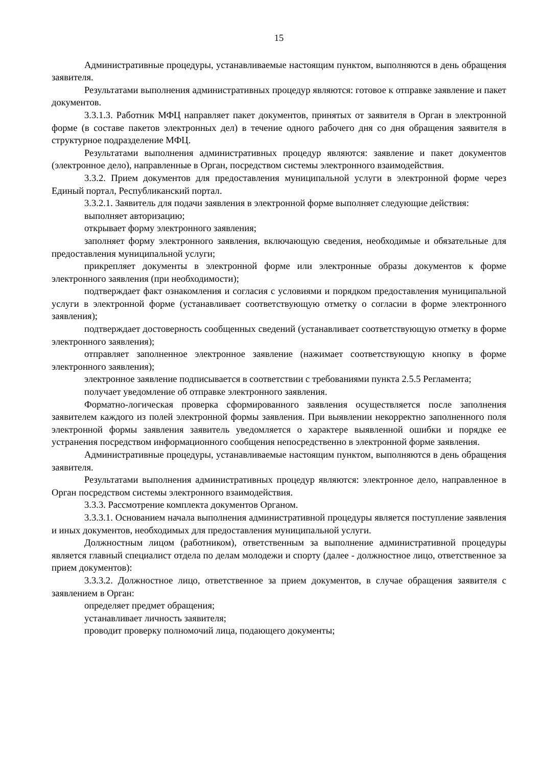15
Административные процедуры, устанавливаемые настоящим пунктом, выполняются в день обращения заявителя.
Результатами выполнения административных процедур являются: готовое к отправке заявление и пакет документов.
3.3.1.3. Работник МФЦ направляет пакет документов, принятых от заявителя в Орган в электронной форме (в составе пакетов электронных дел) в течение одного рабочего дня со дня обращения заявителя в структурное подразделение МФЦ.
Результатами выполнения административных процедур являются: заявление и пакет документов (электронное дело), направленные в Орган, посредством системы электронного взаимодействия.
3.3.2. Прием документов для предоставления муниципальной услуги в электронной форме через Единый портал, Республиканский портал.
3.3.2.1. Заявитель для подачи заявления в электронной форме выполняет следующие действия:
выполняет авторизацию;
открывает форму электронного заявления;
заполняет форму электронного заявления, включающую сведения, необходимые и обязательные для предоставления муниципальной услуги;
прикрепляет документы в электронной форме или электронные образы документов к форме электронного заявления (при необходимости);
подтверждает факт ознакомления и согласия с условиями и порядком предоставления муниципальной услуги в электронной форме (устанавливает соответствующую отметку о согласии в форме электронного заявления);
подтверждает достоверность сообщенных сведений (устанавливает соответствующую отметку в форме электронного заявления);
отправляет заполненное электронное заявление (нажимает соответствующую кнопку в форме электронного заявления);
электронное заявление подписывается в соответствии с требованиями пункта 2.5.5 Регламента;
получает уведомление об отправке электронного заявления.
Форматно-логическая проверка сформированного заявления осуществляется после заполнения заявителем каждого из полей электронной формы заявления. При выявлении некорректно заполненного поля электронной формы заявления заявитель уведомляется о характере выявленной ошибки и порядке ее устранения посредством информационного сообщения непосредственно в электронной форме заявления.
Административные процедуры, устанавливаемые настоящим пунктом, выполняются в день обращения заявителя.
Результатами выполнения административных процедур являются: электронное дело, направленное в Орган посредством системы электронного взаимодействия.
3.3.3. Рассмотрение комплекта документов Органом.
3.3.3.1. Основанием начала выполнения административной процедуры является поступление заявления и иных документов, необходимых для предоставления муниципальной услуги.
Должностным лицом (работником), ответственным за выполнение административной процедуры является главный специалист отдела по делам молодежи и спорту (далее - должностное лицо, ответственное за прием документов):
3.3.3.2. Должностное лицо, ответственное за прием документов, в случае обращения заявителя с заявлением в Орган:
определяет предмет обращения;
устанавливает личность заявителя;
проводит проверку полномочий лица, подающего документы;